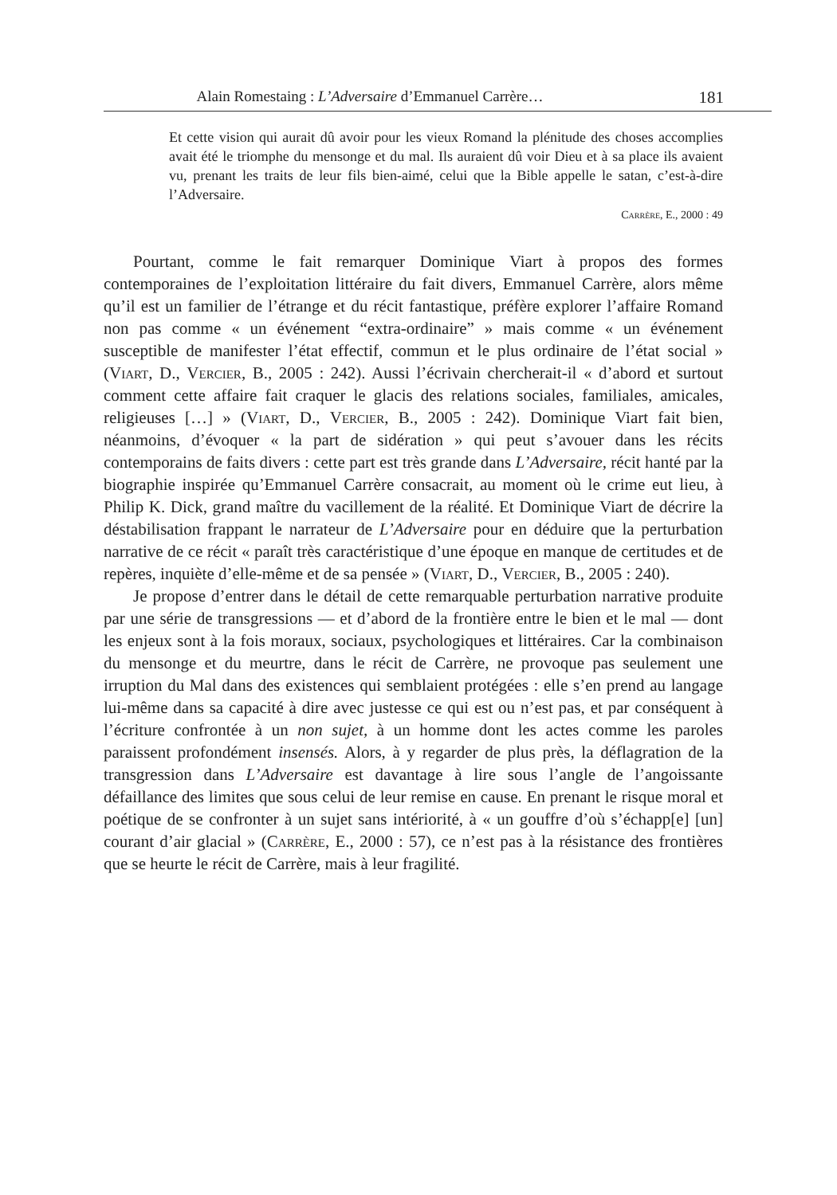Alain Romestaing : L’Adversaire d’Emmanuel Carrère… 181
Et cette vision qui aurait dû avoir pour les vieux Romand la plénitude des choses accomplies avait été le triomphe du mensonge et du mal. Ils auraient dû voir Dieu et à sa place ils avaient vu, prenant les traits de leur fils bien-aimé, celui que la Bible appelle le satan, c’est-à-dire l’Adversaire.
Carrère, E., 2000 : 49
Pourtant, comme le fait remarquer Dominique Viart à propos des formes contemporaines de l’exploitation littéraire du fait divers, Emmanuel Carrère, alors même qu’il est un familier de l’étrange et du récit fantastique, préfère explorer l’affaire Romand non pas comme « un événement “extra-ordinaire” » mais comme « un événement susceptible de manifester l’état effectif, commun et le plus ordinaire de l’état social » (Viart, D., Vercier, B., 2005 : 242). Aussi l’écrivain chercherait-il « d’abord et surtout comment cette affaire fait craquer le glacis des relations sociales, familiales, amicales, religieuses […] » (Viart, D., Vercier, B., 2005 : 242). Dominique Viart fait bien, néanmoins, d’évoquer « la part de sidération » qui peut s’avouer dans les récits contemporains de faits divers : cette part est très grande dans L’Adversaire, récit hanté par la biographie inspirée qu’Emmanuel Carrère consacrait, au moment où le crime eut lieu, à Philip K. Dick, grand maître du vacillement de la réalité. Et Dominique Viart de décrire la déstabilisation frappant le narrateur de L’Adversaire pour en déduire que la perturbation narrative de ce récit « paraît très caractéristique d’une époque en manque de certitudes et de repères, inquiète d’elle-même et de sa pensée » (Viart, D., Vercier, B., 2005 : 240).
Je propose d’entrer dans le détail de cette remarquable perturbation narrative produite par une série de transgressions — et d’abord de la frontière entre le bien et le mal — dont les enjeux sont à la fois moraux, sociaux, psychologiques et littéraires. Car la combinaison du mensonge et du meurtre, dans le récit de Carrère, ne provoque pas seulement une irruption du Mal dans des existences qui semblaient protégées : elle s’en prend au langage lui-même dans sa capacité à dire avec justesse ce qui est ou n’est pas, et par conséquent à l’écriture confrontée à un non sujet, à un homme dont les actes comme les paroles paraissent profondément insensés. Alors, à y regarder de plus près, la déflagration de la transgression dans L’Adversaire est davantage à lire sous l’angle de l’angoissante défaillance des limites que sous celui de leur remise en cause. En prenant le risque moral et poétique de se confronter à un sujet sans intériorité, à « un gouffre d’où s’échapp[e] [un] courant d’air glacial » (Carrère, E., 2000 : 57), ce n’est pas à la résistance des frontières que se heurte le récit de Carrère, mais à leur fragilité.